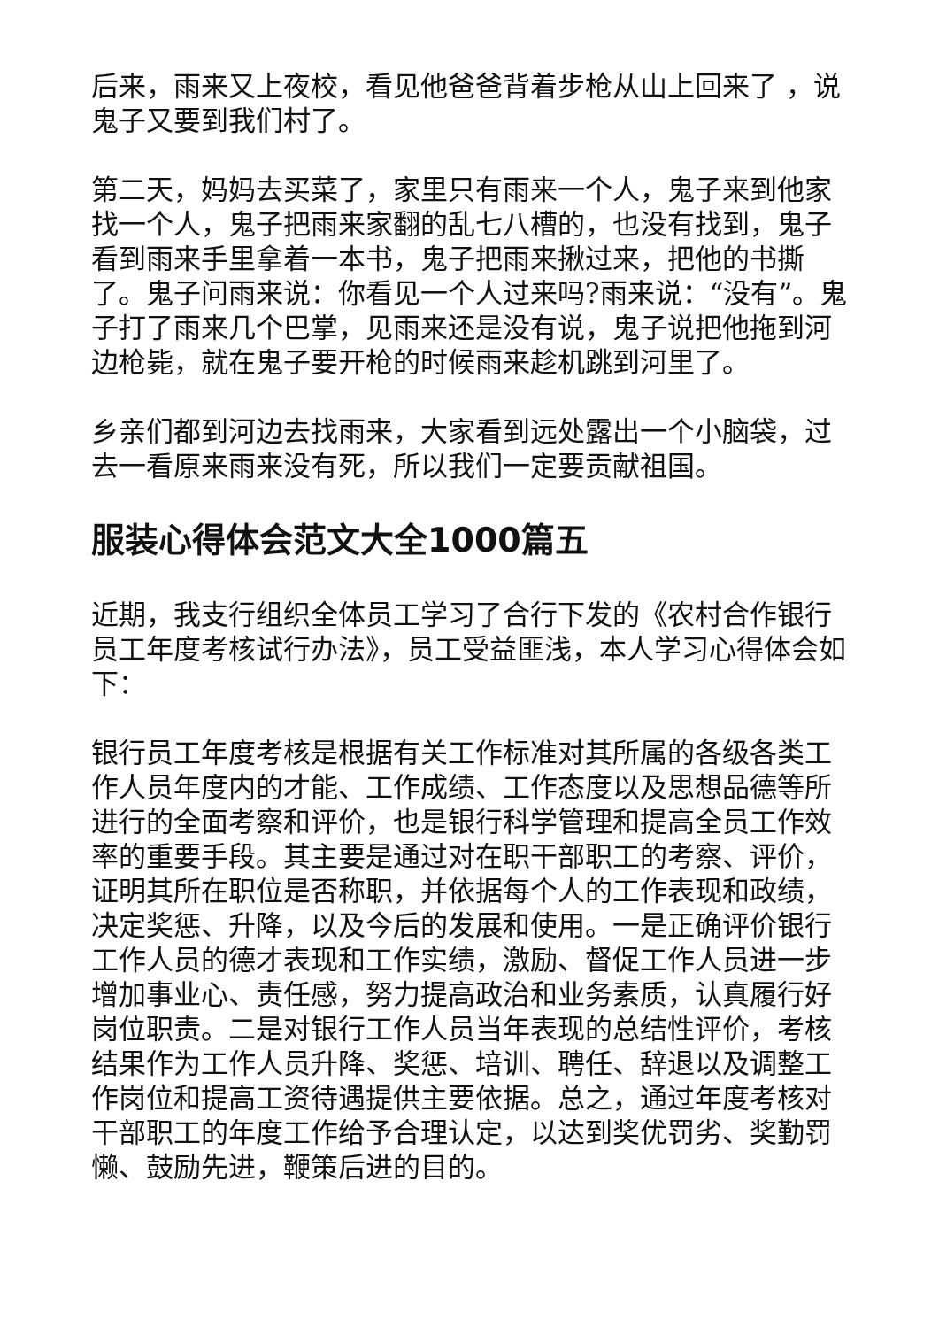后来，雨来又上夜校，看见他爸爸背着步枪从山上回来了 ，说鬼子又要到我们村了。
第二天，妈妈去买菜了，家里只有雨来一个人，鬼子来到他家找一个人，鬼子把雨来家翻的乱七八槽的，也没有找到，鬼子看到雨来手里拿着一本书，鬼子把雨来揪过来，把他的书撕了。鬼子问雨来说：你看见一个人过来吗?雨来说：“没有”。鬼子打了雨来几个巴掌，见雨来还是没有说，鬼子说把他拖到河边枪毙，就在鬼子要开枪的时候雨来趁机跳到河里了。
乡亲们都到河边去找雨来，大家看到远处露出一个小脑袋，过去一看原来雨来没有死，所以我们一定要贡献祖国。
服装心得体会范文大全1000篇五
近期，我支行组织全体员工学习了合行下发的《农村合作银行员工年度考核试行办法》，员工受益匪浅，本人学习心得体会如下：
银行员工年度考核是根据有关工作标准对其所属的各级各类工作人员年度内的才能、工作成绩、工作态度以及思想品德等所进行的全面考察和评价，也是银行科学管理和提高全员工作效率的重要手段。其主要是通过对在职干部职工的考察、评价，证明其所在职位是否称职，并依据每个人的工作表现和政绩，决定奖惩、升降，以及今后的发展和使用。一是正确评价银行工作人员的德才表现和工作实绩，激励、督促工作人员进一步增加事业心、责任感，努力提高政治和业务素质，认真履行好岗位职责。二是对银行工作人员当年表现的总结性评价，考核结果作为工作人员升降、奖惩、培训、聘任、辞退以及调整工作岗位和提高工资待遇提供主要依据。总之，通过年度考核对干部职工的年度工作给予合理认定，以达到奖优罚劣、奖勤罚懒、鼓励先进，鞭策后进的目的。